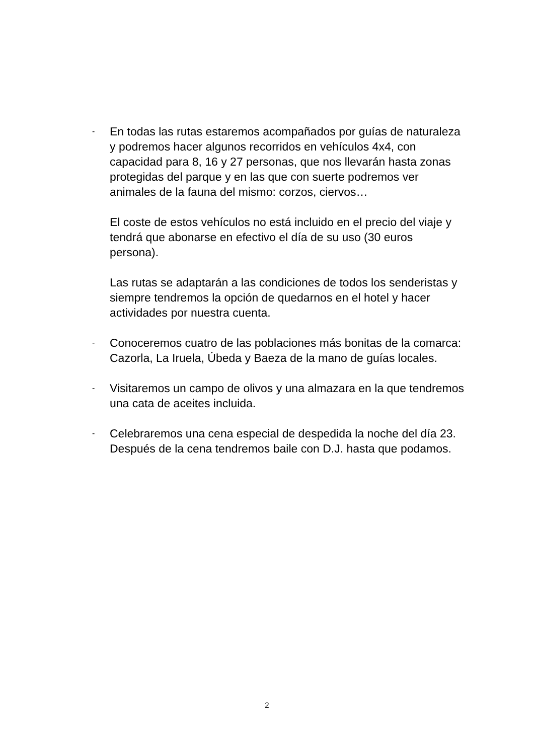-
En todas las rutas estaremos acompañados por guías de naturaleza y podremos hacer algunos recorridos en vehículos 4x4, con capacidad para 8, 16 y 27 personas, que nos llevarán hasta zonas protegidas del parque y en las que con suerte podremos ver animales de la fauna del mismo: corzos, ciervos…
El coste de estos vehículos no está incluido en el precio del viaje y tendrá que abonarse en efectivo el día de su uso (30 euros persona).
Las rutas se adaptarán a las condiciones de todos los senderistas y siempre tendremos la opción de quedarnos en el hotel y hacer actividades por nuestra cuenta.
-
Conoceremos cuatro de las poblaciones más bonitas de la comarca: Cazorla, La Iruela, Úbeda y Baeza de la mano de guías locales.
-
Visitaremos un campo de olivos y una almazara en la que tendremos una cata de aceites incluida.
-
Celebraremos una cena especial de despedida la noche del día 23. Después de la cena tendremos baile con D.J. hasta que podamos.
2